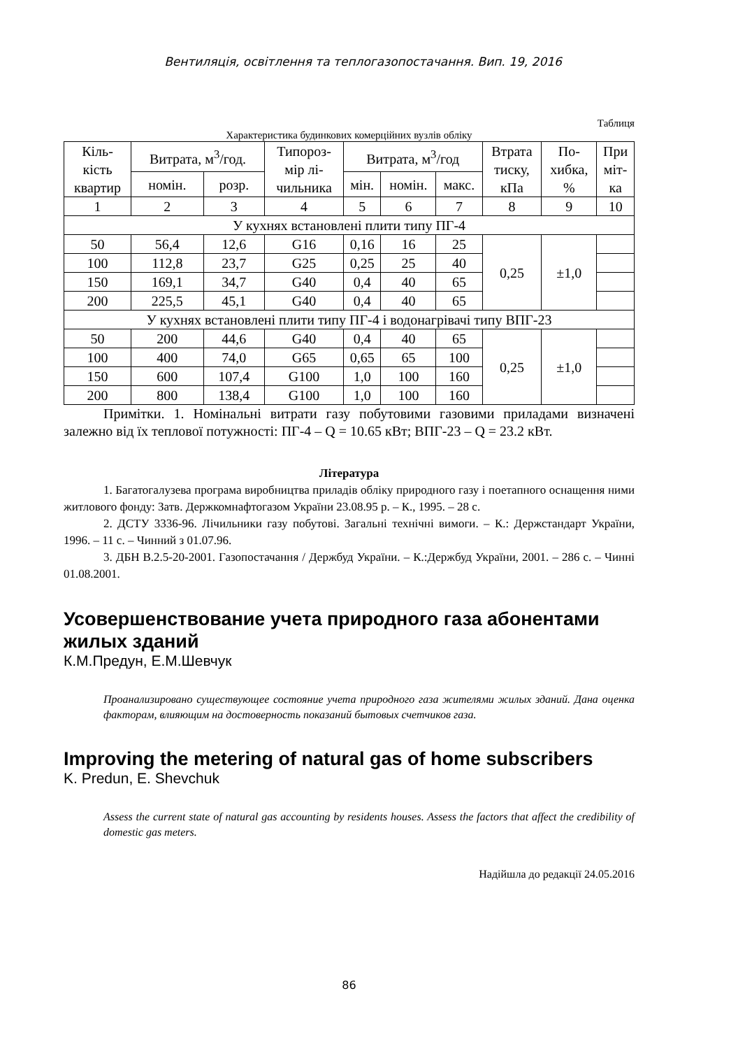Вентиляція, освітлення та теплогазопостачання. Вип. 19, 2016
Таблиця
Характеристика будинкових комерційних вузлів обліку
| Кіль- кість квартир | Витрата, м<sup>3</sup>/год. | | Типороз- мір лі- чильника | Витрата, м<sup>3</sup>/год | | | Втрата тиску, кПа | По- хибка, % | При міт- ка |
| --- | --- | --- | --- | --- | --- | --- | --- | --- | --- |
| | номін. | розр. | | мін. | номін. | макс. | | | |
| 1 | 2 | 3 | 4 | 5 | 6 | 7 | 8 | 9 | 10 |
| У кухнях встановлені плити типу ПГ-4 | | | | | | | | | |
| 50 | 56,4 | 12,6 | G16 | 0,16 | 16 | 25 | 0,25 | ±1,0 | |
| 100 | 112,8 | 23,7 | G25 | 0,25 | 25 | 40 | | | |
| 150 | 169,1 | 34,7 | G40 | 0,4 | 40 | 65 | | | |
| 200 | 225,5 | 45,1 | G40 | 0,4 | 40 | 65 | | | |
| У кухнях встановлені плити типу ПГ-4 і водонагрівачі типу ВПГ-23 | | | | | | | | | |
| 50 | 200 | 44,6 | G40 | 0,4 | 40 | 65 | 0,25 | ±1,0 | |
| 100 | 400 | 74,0 | G65 | 0,65 | 65 | 100 | | | |
| 150 | 600 | 107,4 | G100 | 1,0 | 100 | 160 | | | |
| 200 | 800 | 138,4 | G100 | 1,0 | 100 | 160 | | | |
Примітки. 1. Номінальні витрати газу побутовими газовими приладами визначені залежно від їх теплової потужності: ПГ-4 – Q = 10.65 кВт; ВПГ-23 – Q = 23.2 кВт.
Література
1. Багатогалузева програма виробництва приладів обліку природного газу і поетапного оснащення ними житлового фонду: Затв. Держкомнафтогазом України 23.08.95 р. – К., 1995. – 28 с.
2. ДСТУ 3336-96. Лічильники газу побутові. Загальні технічні вимоги. – К.: Держстандарт України, 1996. – 11 с. – Чинний з 01.07.96.
3. ДБН В.2.5-20-2001. Газопостачання / Держбуд України. – К.:Держбуд України, 2001. – 286 с. – Чинні 01.08.2001.
Усовершенствование учета природного газа абонентами жилых зданий
К.М.Предун, Е.М.Шевчук
Проанализировано существующее состояние учета природного газа жителями жилых зданий. Дана оценка факторам, влияющим на достоверность показаний бытовых счетчиков газа.
Improving the metering of natural gas of home subscribers
K. Predun, E. Shevchuk
Assess the current state of natural gas accounting by residents houses. Assess the factors that affect the credibility of domestic gas meters.
Надійшла до редакції 24.05.2016
86